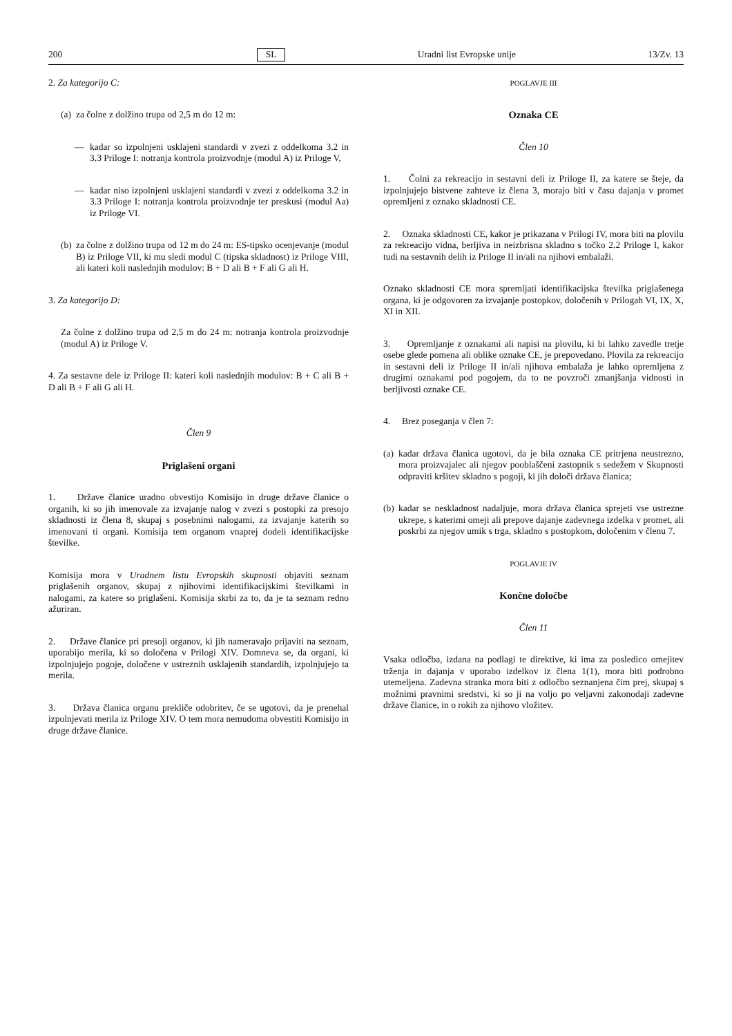200 SL Uradni list Evropske unije 13/Zv. 13
2. Za kategorijo C:
(a) za čolne z dolžino trupa od 2,5 m do 12 m:
— kadar so izpolnjeni usklajeni standardi v zvezi z oddelkoma 3.2 in 3.3 Priloge I: notranja kontrola proizvodnje (modul A) iz Priloge V,
— kadar niso izpolnjeni usklajeni standardi v zvezi z oddelkoma 3.2 in 3.3 Priloge I: notranja kontrola proizvodnje ter preskusi (modul Aa) iz Priloge VI.
(b) za čolne z dolžino trupa od 12 m do 24 m: ES-tipsko ocenjevanje (modul B) iz Priloge VII, ki mu sledi modul C (tipska skladnost) iz Priloge VIII, ali kateri koli naslednjih modulov: B + D ali B + F ali G ali H.
3. Za kategorijo D:
Za čolne z dolžino trupa od 2,5 m do 24 m: notranja kontrola proizvodnje (modul A) iz Priloge V.
4. Za sestavne dele iz Priloge II: kateri koli naslednjih modulov: B + C ali B + D ali B + F ali G ali H.
Člen 9
Priglašeni organi
1. Države članice uradno obvestijo Komisijo in druge države članice o organih, ki so jih imenovale za izvajanje nalog v zvezi s postopki za presojo skladnosti iz člena 8, skupaj s posebnimi nalogami, za izvajanje katerih so imenovani ti organi. Komisija tem organom vnaprej dodeli identifikacijske številke.
Komisija mora v Uradnem listu Evropskih skupnosti objaviti seznam priglašenih organov, skupaj z njihovimi identifikacijskimi številkami in nalogami, za katere so priglašeni. Komisija skrbi za to, da je ta seznam redno ažuriran.
2. Države članice pri presoji organov, ki jih nameravajo prijaviti na seznam, uporabijo merila, ki so določena v Prilogi XIV. Domneva se, da organi, ki izpolnjujejo pogoje, določene v ustreznih usklajenih standardih, izpolnjujejo ta merila.
3. Država članica organu prekliče odobritev, če se ugotovi, da je prenehal izpolnjevati merila iz Priloge XIV. O tem mora nemudoma obvestiti Komisijo in druge države članice.
POGLAVJE III
Oznaka CE
Člen 10
1. Čolni za rekreacijo in sestavni deli iz Priloge II, za katere se šteje, da izpolnjujejo bistvene zahteve iz člena 3, morajo biti v času dajanja v promet opremljeni z oznako skladnosti CE.
2. Oznaka skladnosti CE, kakor je prikazana v Prilogi IV, mora biti na plovilu za rekreacijo vidna, berljiva in neizbrisna skladno s točko 2.2 Priloge I, kakor tudi na sestavnih delih iz Priloge II in/ali na njihovi embalaži.
Oznako skladnosti CE mora spremljati identifikacijska številka priglašenega organa, ki je odgovoren za izvajanje postopkov, določenih v Prilogah VI, IX, X, XI in XII.
3. Opremljanje z oznakami ali napisi na plovilu, ki bi lahko zavedle tretje osebe glede pomena ali oblike oznake CE, je prepovedano. Plovila za rekreacijo in sestavni deli iz Priloge II in/ali njihova embalaža je lahko opremljena z drugimi oznakami pod pogojem, da to ne povzroči zmanjšanja vidnosti in berljivosti oznake CE.
4. Brez poseganja v člen 7:
(a) kadar država članica ugotovi, da je bila oznaka CE pritrjena neustrezno, mora proizvajalec ali njegov pooblaščeni zastopnik s sedežem v Skupnosti odpraviti kršitev skladno s pogoji, ki jih določi država članica;
(b) kadar se neskladnost nadaljuje, mora država članica sprejeti vse ustrezne ukrepe, s katerimi omeji ali prepove dajanje zadevnega izdelka v promet, ali poskrbi za njegov umik s trga, skladno s postopkom, določenim v členu 7.
POGLAVJE IV
Končne določbe
Člen 11
Vsaka odločba, izdana na podlagi te direktive, ki ima za posledico omejitev trženja in dajanja v uporabo izdelkov iz člena 1(1), mora biti podrobno utemeljena. Zadevna stranka mora biti z odločbo seznanjena čim prej, skupaj s možnimi pravnimi sredstvi, ki so ji na voljo po veljavni zakonodaji zadevne države članice, in o rokih za njihovo vložitev.